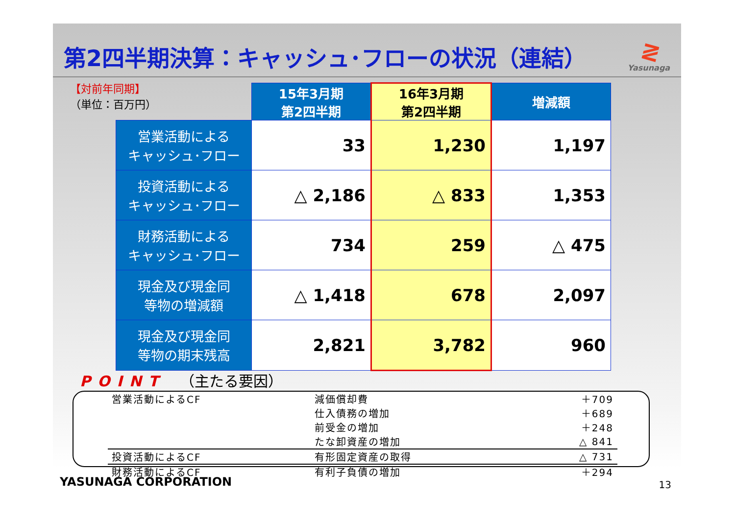第2四半期決算：キャッシュ･フローの状況（連結）
≷
Yasunaga
【対前年同期】
（単位：百万円）
| | 15年3月期 第2四半期 | 16年3月期 第2四半期 | 増減額 |
| --- | --- | --- | --- |
| 営業活動による キャッシュ･フロー | 33 | 1,230 | 1,197 |
| 投資活動による キャッシュ･フロー | △ 2,186 | △ 833 | 1,353 |
| 財務活動による キャッシュ･フロー | 734 | 259 | △ 475 |
| 現金及び現金同 等物の増減額 | △ 1,418 | 678 | 2,097 |
| 現金及び現金同 等物の期末残高 | 2,821 | 3,782 | 960 |
POINT （主たる要因）
| 営業活動によるCF | 減価償却費 | ＋709 |
| | 仕入債務の増加 | ＋689 |
| | 前受金の増加 | ＋248 |
| | たな卸資産の増加 | △ 841 |
| 投資活動によるCF | 有形固定資産の取得 | △ 731 |
| 財務活動によるCF | 有利子負債の増加 | ＋294 |
YASUNAGA CORPORATION 13